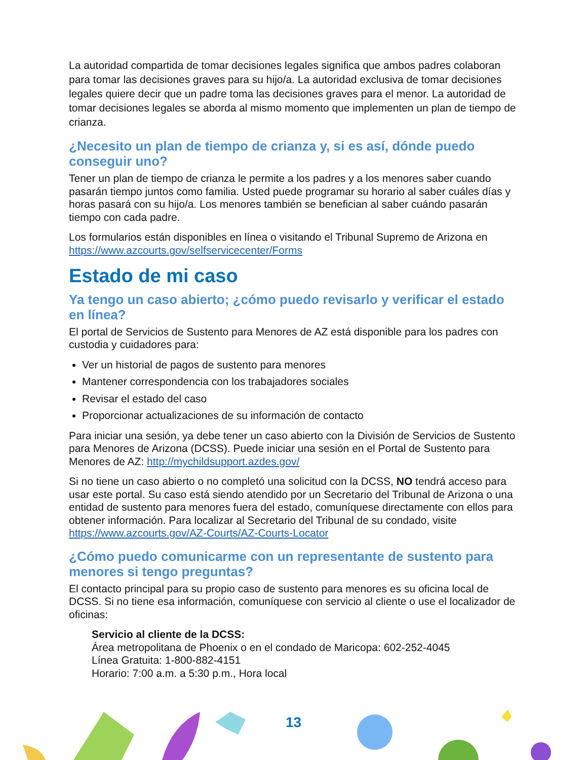La autoridad compartida de tomar decisiones legales significa que ambos padres colaboran para tomar las decisiones graves para su hijo/a. La autoridad exclusiva de tomar decisiones legales quiere decir que un padre toma las decisiones graves para el menor. La autoridad de tomar decisiones legales se aborda al mismo momento que implementen un plan de tiempo de crianza.
¿Necesito un plan de tiempo de crianza y, si es así, dónde puedo conseguir uno?
Tener un plan de tiempo de crianza le permite a los padres y a los menores saber cuando pasarán tiempo juntos como familia. Usted puede programar su horario al saber cuáles días y horas pasará con su hijo/a. Los menores también se benefician al saber cuándo pasarán tiempo con cada padre.
Los formularios están disponibles en línea o visitando el Tribunal Supremo de Arizona en https://www.azcourts.gov/selfservicecenter/Forms
Estado de mi caso
Ya tengo un caso abierto; ¿cómo puedo revisarlo y verificar el estado en línea?
El portal de Servicios de Sustento para Menores de AZ está disponible para los padres con custodia y cuidadores para:
Ver un historial de pagos de sustento para menores
Mantener correspondencia con los trabajadores sociales
Revisar el estado del caso
Proporcionar actualizaciones de su información de contacto
Para iniciar una sesión, ya debe tener un caso abierto con la División de Servicios de Sustento para Menores de Arizona (DCSS). Puede iniciar una sesión en el Portal de Sustento para Menores de AZ: http://mychildsupport.azdes.gov/
Si no tiene un caso abierto o no completó una solicitud con la DCSS, NO tendrá acceso para usar este portal. Su caso está siendo atendido por un Secretario del Tribunal de Arizona o una entidad de sustento para menores fuera del estado, comuníquese directamente con ellos para obtener información. Para localizar al Secretario del Tribunal de su condado, visite https://www.azcourts.gov/AZ-Courts/AZ-Courts-Locator
¿Cómo puedo comunicarme con un representante de sustento para menores si tengo preguntas?
El contacto principal para su propio caso de sustento para menores es su oficina local de DCSS. Si no tiene esa información, comuníquese con servicio al cliente o use el localizador de oficinas:
Servicio al cliente de la DCSS:
Área metropolitana de Phoenix o en el condado de Maricopa: 602-252-4045
Línea Gratuita: 1-800-882-4151
Horario: 7:00 a.m. a 5:30 p.m., Hora local
13